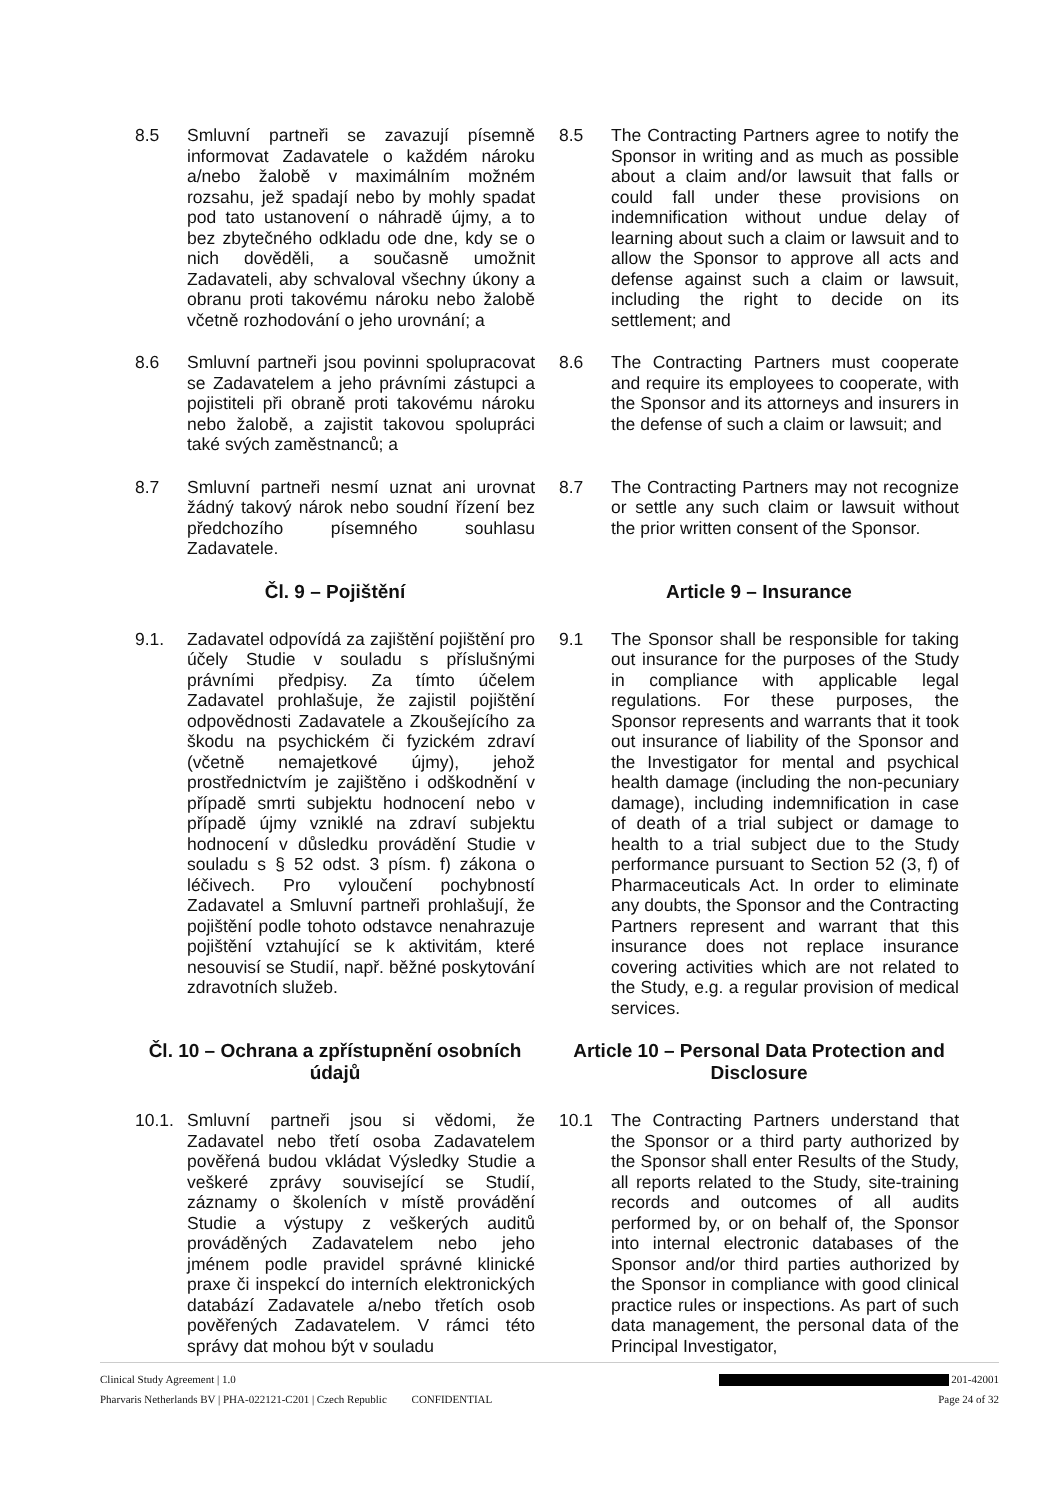8.5 Smluvní partneři se zavazují písemně informovat Zadavatele o každém nároku a/nebo žalobě v maximálním možném rozsahu, jež spadají nebo by mohly spadat pod tato ustanovení o náhradě újmy, a to bez zbytečného odkladu ode dne, kdy se o nich dověděli, a současně umožnit Zadavateli, aby schvaloval všechny úkony a obranu proti takovému nároku nebo žalobě včetně rozhodování o jeho urovnání; a
8.5 The Contracting Partners agree to notify the Sponsor in writing and as much as possible about a claim and/or lawsuit that falls or could fall under these provisions on indemnification without undue delay of learning about such a claim or lawsuit and to allow the Sponsor to approve all acts and defense against such a claim or lawsuit, including the right to decide on its settlement; and
8.6 Smluvní partneři jsou povinni spolupracovat se Zadavatelem a jeho právními zástupci a pojistiteli při obraně proti takovému nároku nebo žalobě, a zajistit takovou spolupráci také svých zaměstnanců; a
8.6 The Contracting Partners must cooperate and require its employees to cooperate, with the Sponsor and its attorneys and insurers in the defense of such a claim or lawsuit; and
8.7 Smluvní partneři nesmí uznat ani urovnat žádný takový nárok nebo soudní řízení bez předchozího písemného souhlasu Zadavatele.
8.7 The Contracting Partners may not recognize or settle any such claim or lawsuit without the prior written consent of the Sponsor.
Čl. 9 – Pojištění Article 9 – Insurance
9.1. Zadavatel odpovídá za zajištění pojištění pro účely Studie v souladu s příslušnými právními předpisy. Za tímto účelem Zadavatel prohlašuje, že zajistil pojištění odpovědnosti Zadavatele a Zkoušejícího za škodu na psychickém či fyzickém zdraví (včetně nemajetkové újmy), jehož prostřednictvím je zajištěno i odškodnění v případě smrti subjektu hodnocení nebo v případě újmy vzniklé na zdraví subjektu hodnocení v důsledku provádění Studie v souladu s § 52 odst. 3 písm. f) zákona o léčivech. Pro vyloučení pochybností Zadavatel a Smluvní partneři prohlašují, že pojištění podle tohoto odstavce nenahrazuje pojištění vztahující se k aktivitám, které nesouvisí se Studií, např. běžné poskytování zdravotních služeb.
9.1 The Sponsor shall be responsible for taking out insurance for the purposes of the Study in compliance with applicable legal regulations. For these purposes, the Sponsor represents and warrants that it took out insurance of liability of the Sponsor and the Investigator for mental and psychical health damage (including the non-pecuniary damage), including indemnification in case of death of a trial subject or damage to health to a trial subject due to the Study performance pursuant to Section 52 (3, f) of Pharmaceuticals Act. In order to eliminate any doubts, the Sponsor and the Contracting Partners represent and warrant that this insurance does not replace insurance covering activities which are not related to the Study, e.g. a regular provision of medical services.
Čl. 10 – Ochrana a zpřístupnění osobních údajů
Article 10 – Personal Data Protection and Disclosure
10.1. Smluvní partneři jsou si vědomi, že Zadavatel nebo třetí osoba Zadavatelem pověřená budou vkládat Výsledky Studie a veškeré zprávy související se Studií, záznamy o školeních v místě provádění Studie a výstupy z veškerých auditů prováděných Zadavatelem nebo jeho jménem podle pravidel správné klinické praxe či inspekcí do interních elektronických databází Zadavatele a/nebo třetích osob pověřených Zadavatelem. V rámci této správy dat mohou být v souladu
10.1 The Contracting Partners understand that the Sponsor or a third party authorized by the Sponsor shall enter Results of the Study, all reports related to the Study, site-training records and outcomes of all audits performed by, or on behalf of, the Sponsor into internal electronic databases of the Sponsor and/or third parties authorized by the Sponsor in compliance with good clinical practice rules or inspections. As part of such data management, the personal data of the Principal Investigator,
Clinical Study Agreement | 1.0 201-42001
Pharvaris Netherlands BV | PHA-022121-C201 | Czech Republic CONFIDENTIAL Page 24 of 32